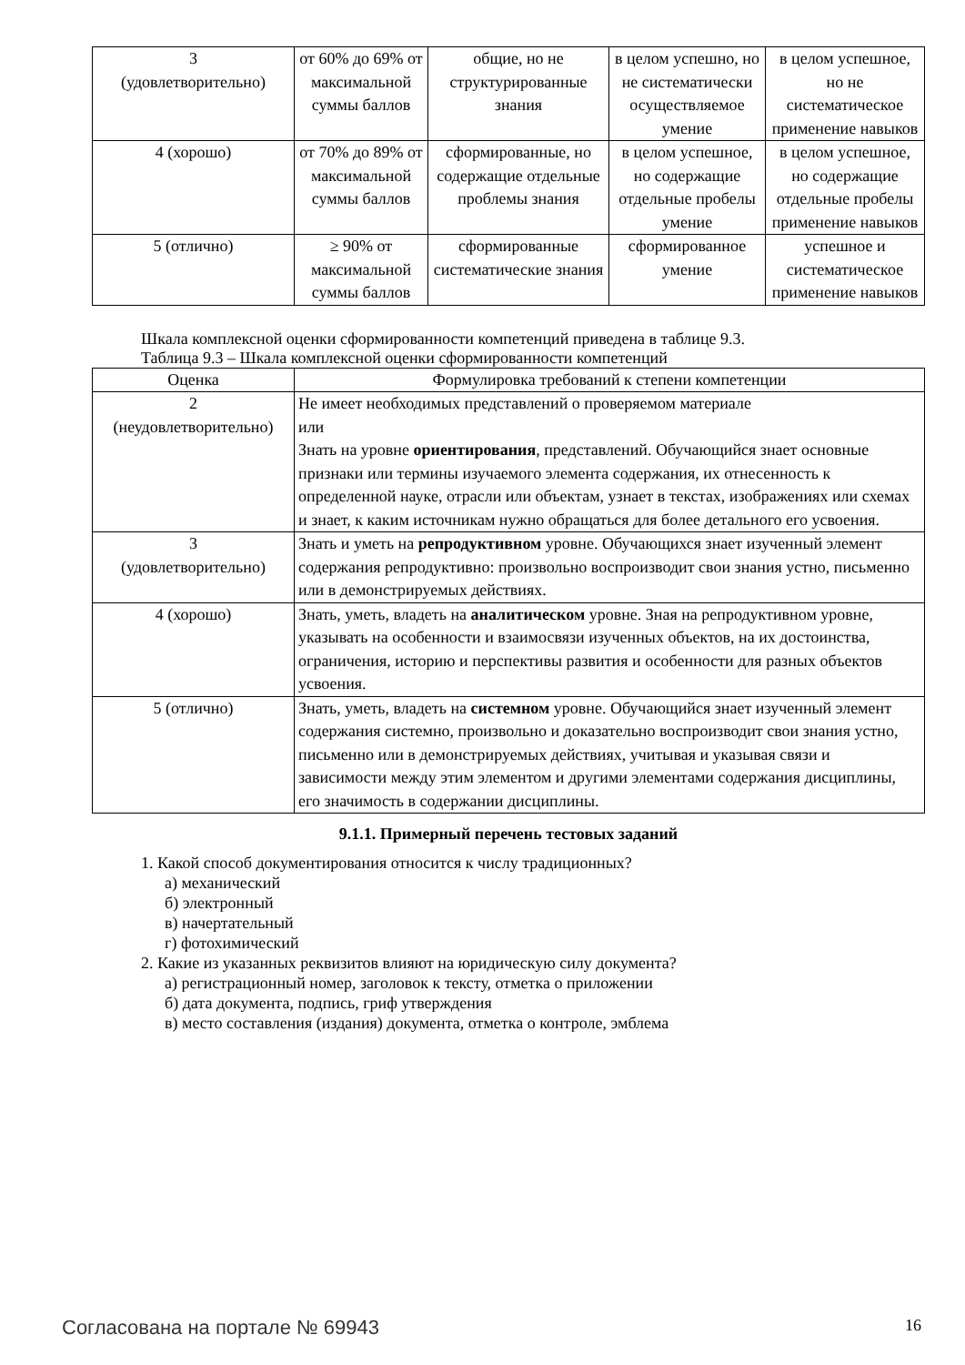| 3 (удовлетворительно) | от 60% до 69% от максимальной суммы баллов | общие, но не структурированные знания | в целом успешно, но не систематически осуществляемое умение | в целом успешное, но не систематическое применение навыков |
| 4 (хорошо) | от 70% до 89% от максимальной суммы баллов | сформированные, но содержащие отдельные проблемы знания | в целом успешное, но содержащие отдельные пробелы умение | в целом успешное, но содержащие отдельные пробелы применение навыков |
| 5 (отлично) | ≥ 90% от максимальной суммы баллов | сформированные систематические знания | сформированное умение | успешное и систематическое применение навыков |
Шкала комплексной оценки сформированности компетенций приведена в таблице 9.3.
Таблица 9.3 – Шкала комплексной оценки сформированности компетенций
| Оценка | Формулировка требований к степени компетенции |
| --- | --- |
| 2 (неудовлетворительно) | Не имеет необходимых представлений о проверяемом материале или Знать на уровне ориентирования , представлений. Обучающийся знает основные признаки или термины изучаемого элемента содержания, их отнесенность к определенной науке, отрасли или объектам, узнает в текстах, изображениях или схемах и знает, к каким источникам нужно обращаться для более детального его усвоения. |
| 3 (удовлетворительно) | Знать и уметь на репродуктивном уровне. Обучающихся знает изученный элемент содержания репродуктивно: произвольно воспроизводит свои знания устно, письменно или в демонстрируемых действиях. |
| 4 (хорошо) | Знать, уметь, владеть на аналитическом уровне. Зная на репродуктивном уровне, указывать на особенности и взаимосвязи изученных объектов, на их достоинства, ограничения, историю и перспективы развития и особенности для разных объектов усвоения. |
| 5 (отлично) | Знать, уметь, владеть на системном уровне. Обучающийся знает изученный элемент содержания системно, произвольно и доказательно воспроизводит свои знания устно, письменно или в демонстрируемых действиях, учитывая и указывая связи и зависимости между этим элементом и другими элементами содержания дисциплины, его значимость в содержании дисциплины. |
9.1.1. Примерный перечень тестовых заданий
1. Какой способ документирования относится к числу традиционных?
а) механический
б) электронный
в) начертательный
г) фотохимический
2. Какие из указанных реквизитов влияют на юридическую силу документа?
а) регистрационный номер, заголовок к тексту, отметка о приложении
б) дата документа, подпись, гриф утверждения
в) место составления (издания) документа, отметка о контроле, эмблема
Согласована на портале № 69943 16